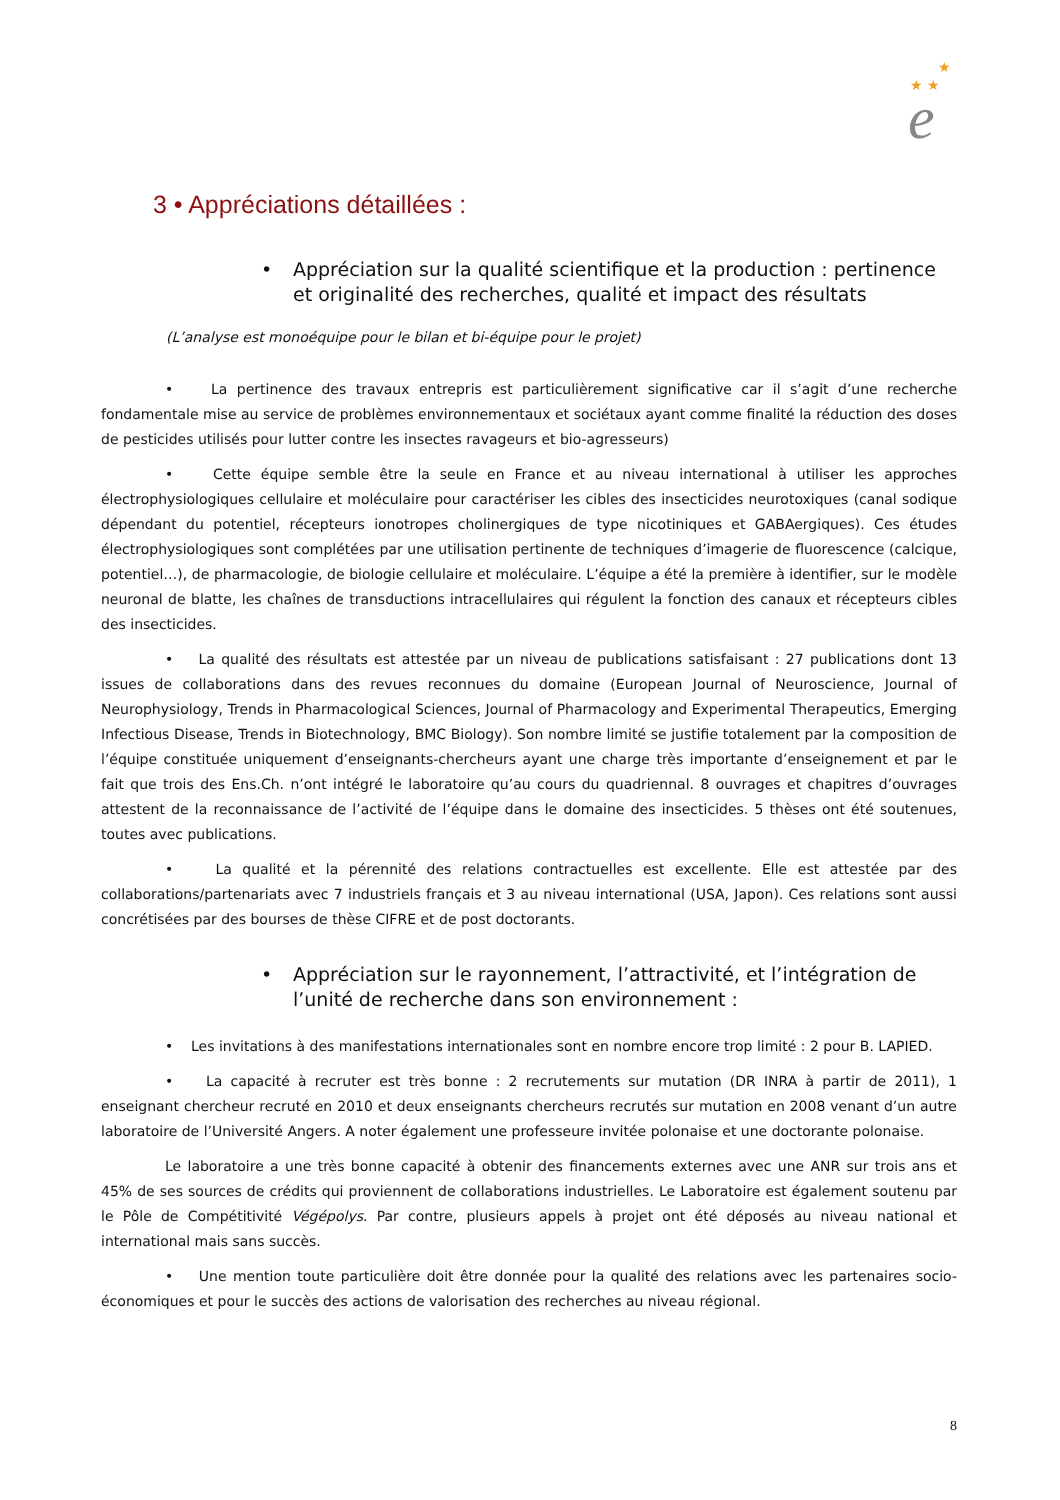★ ★
★
e
3 • Appréciations détaillées :
• Appréciation sur la qualité scientifique et la production : pertinence et originalité des recherches, qualité et impact des résultats
(L’analyse est monoéquipe pour le bilan et bi-équipe pour le projet)
• La pertinence des travaux entrepris est particulièrement significative car il s’agit d’une recherche fondamentale mise au service de problèmes environnementaux et sociétaux ayant comme finalité la réduction des doses de pesticides utilisés pour lutter contre les insectes ravageurs et bio-agresseurs)
• Cette équipe semble être la seule en France et au niveau international à utiliser les approches électrophysiologiques cellulaire et moléculaire pour caractériser les cibles des insecticides neurotoxiques (canal sodique dépendant du potentiel, récepteurs ionotropes cholinergiques de type nicotiniques et GABAergiques). Ces études électrophysiologiques sont complétées par une utilisation pertinente de techniques d’imagerie de fluorescence (calcique, potentiel…), de pharmacologie, de biologie cellulaire et moléculaire. L’équipe a été la première à identifier, sur le modèle neuronal de blatte, les chaînes de transductions intracellulaires qui régulent la fonction des canaux et récepteurs cibles des insecticides.
• La qualité des résultats est attestée par un niveau de publications satisfaisant : 27 publications dont 13 issues de collaborations dans des revues reconnues du domaine (European Journal of Neuroscience, Journal of Neurophysiology, Trends in Pharmacological Sciences, Journal of Pharmacology and Experimental Therapeutics, Emerging Infectious Disease, Trends in Biotechnology, BMC Biology). Son nombre limité se justifie totalement par la composition de l’équipe constituée uniquement d’enseignants-chercheurs ayant une charge très importante d’enseignement et par le fait que trois des Ens.Ch. n’ont intégré le laboratoire qu’au cours du quadriennal. 8 ouvrages et chapitres d’ouvrages attestent de la reconnaissance de l’activité de l’équipe dans le domaine des insecticides. 5 thèses ont été soutenues, toutes avec publications.
• La qualité et la pérennité des relations contractuelles est excellente. Elle est attestée par des collaborations/partenariats avec 7 industriels français et 3 au niveau international (USA, Japon). Ces relations sont aussi concrétisées par des bourses de thèse CIFRE et de post doctorants.
• Appréciation sur le rayonnement, l’attractivité, et l’intégration de l’unité de recherche dans son environnement :
• Les invitations à des manifestations internationales sont en nombre encore trop limité : 2 pour B. LAPIED.
• La capacité à recruter est très bonne : 2 recrutements sur mutation (DR INRA à partir de 2011), 1 enseignant chercheur recruté en 2010 et deux enseignants chercheurs recrutés sur mutation en 2008 venant d’un autre laboratoire de l’Université Angers. A noter également une professeure invitée polonaise et une doctorante polonaise.
Le laboratoire a une très bonne capacité à obtenir des financements externes avec une ANR sur trois ans et 45% de ses sources de crédits qui proviennent de collaborations industrielles. Le Laboratoire est également soutenu par le Pôle de Compétitivité Végépolys. Par contre, plusieurs appels à projet ont été déposés au niveau national et international mais sans succès.
• Une mention toute particulière doit être donnée pour la qualité des relations avec les partenaires socio-économiques et pour le succès des actions de valorisation des recherches au niveau régional.
8